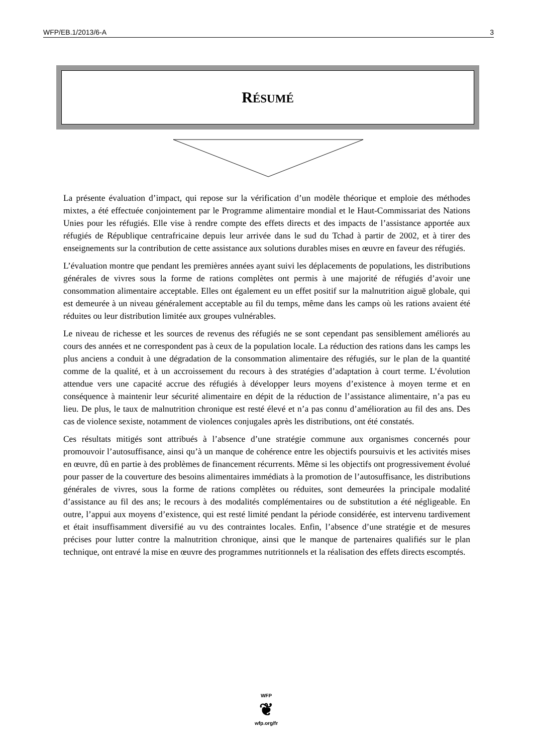WFP/EB.1/2013/6-A 3
RÉSUMÉ
La présente évaluation d’impact, qui repose sur la vérification d’un modèle théorique et emploie des méthodes mixtes, a été effectuée conjointement par le Programme alimentaire mondial et le Haut-Commissariat des Nations Unies pour les réfugiés. Elle vise à rendre compte des effets directs et des impacts de l’assistance apportée aux réfugiés de République centrafricaine depuis leur arrivée dans le sud du Tchad à partir de 2002, et à tirer des enseignements sur la contribution de cette assistance aux solutions durables mises en œuvre en faveur des réfugiés.
L’évaluation montre que pendant les premières années ayant suivi les déplacements de populations, les distributions générales de vivres sous la forme de rations complètes ont permis à une majorité de réfugiés d’avoir une consommation alimentaire acceptable. Elles ont également eu un effet positif sur la malnutrition aiguë globale, qui est demeurée à un niveau généralement acceptable au fil du temps, même dans les camps où les rations avaient été réduites ou leur distribution limitée aux groupes vulnérables.
Le niveau de richesse et les sources de revenus des réfugiés ne se sont cependant pas sensiblement améliorés au cours des années et ne correspondent pas à ceux de la population locale. La réduction des rations dans les camps les plus anciens a conduit à une dégradation de la consommation alimentaire des réfugiés, sur le plan de la quantité comme de la qualité, et à un accroissement du recours à des stratégies d’adaptation à court terme. L’évolution attendue vers une capacité accrue des réfugiés à développer leurs moyens d’existence à moyen terme et en conséquence à maintenir leur sécurité alimentaire en dépit de la réduction de l’assistance alimentaire, n’a pas eu lieu. De plus, le taux de malnutrition chronique est resté élevé et n’a pas connu d’amélioration au fil des ans. Des cas de violence sexiste, notamment de violences conjugales après les distributions, ont été constatés.
Ces résultats mitigés sont attribués à l’absence d’une stratégie commune aux organismes concernés pour promouvoir l’autosuffisance, ainsi qu’à un manque de cohérence entre les objectifs poursuivis et les activités mises en œuvre, dû en partie à des problèmes de financement récurrents. Même si les objectifs ont progressivement évolué pour passer de la couverture des besoins alimentaires immédiats à la promotion de l’autosuffisance, les distributions générales de vivres, sous la forme de rations complètes ou réduites, sont demeurées la principale modalité d’assistance au fil des ans; le recours à des modalités complémentaires ou de substitution a été négligeable. En outre, l’appui aux moyens d’existence, qui est resté limité pendant la période considérée, est intervenu tardivement et était insuffisamment diversifié au vu des contraintes locales. Enfin, l’absence d’une stratégie et de mesures précises pour lutter contre la malnutrition chronique, ainsi que le manque de partenaires qualifiés sur le plan technique, ont entravé la mise en œuvre des programmes nutritionnels et la réalisation des effets directs escomptés.
WFP
❦
wfp.org/fr